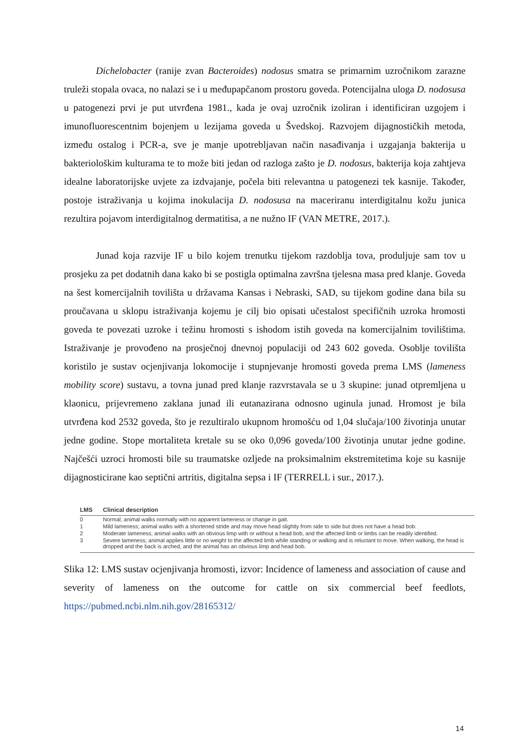Dichelobacter (ranije zvan Bacteroides) nodosus smatra se primarnim uzročnikom zarazne truleži stopala ovaca, no nalazi se i u međupapčanom prostoru goveda. Potencijalna uloga D. nodosusa u patogenezi prvi je put utvrđena 1981., kada je ovaj uzročnik izoliran i identificiran uzgojem i imunofluorescentnim bojenjem u lezijama goveda u Švedskoj. Razvojem dijagnostičkih metoda, između ostalog i PCR-a, sve je manje upotrebljavan način nasađivanja i uzgajanja bakterija u bakteriološkim kulturama te to može biti jedan od razloga zašto je D. nodosus, bakterija koja zahtjeva idealne laboratorijske uvjete za izdvajanje, počela biti relevantna u patogenezi tek kasnije. Također, postoje istraživanja u kojima inokulacija D. nodosusa na maceriranu interdigitalnu kožu junica rezultira pojavom interdigitalnog dermatitisa, a ne nužno IF (VAN METRE, 2017.).
Junad koja razvije IF u bilo kojem trenutku tijekom razdoblja tova, produljuje sam tov u prosjeku za pet dodatnih dana kako bi se postigla optimalna završna tjelesna masa pred klanje. Goveda na šest komercijalnih tovilišta u državama Kansas i Nebraski, SAD, su tijekom godine dana bila su proučavana u sklopu istraživanja kojemu je cilj bio opisati učestalost specifičnih uzroka hromosti goveda te povezati uzroke i težinu hromosti s ishodom istih goveda na komercijalnim tovilištima. Istraživanje je provođeno na prosječnoj dnevnoj populaciji od 243 602 goveda. Osoblje tovilišta koristilo je sustav ocjenjivanja lokomocije i stupnjevanje hromosti goveda prema LMS (lameness mobility score) sustavu, a tovna junad pred klanje razvrstavala se u 3 skupine: junad otpremljena u klaonicu, prijevremeno zaklana junad ili eutanazirana odnosno uginula junad. Hromost je bila utvrđena kod 2532 goveda, što je rezultiralo ukupnom hromošću od 1,04 slučaja/100 životinja unutar jedne godine. Stope mortaliteta kretale su se oko 0,096 goveda/100 životinja unutar jedne godine. Najčešći uzroci hromosti bile su traumatske ozljede na proksimalnim ekstremitetima koje su kasnije dijagnosticirane kao septični artritis, digitalna sepsa i IF (TERRELL i sur., 2017.).
| LMS | Clinical description |
| --- | --- |
| 0 | Normal; animal walks normally with no apparent lameness or change in gait. |
| 1 | Mild lameness; animal walks with a shortened stride and may move head slightly from side to side but does not have a head bob. |
| 2 | Moderate lameness; animal walks with an obvious limp with or without a head bob, and the affected limb or limbs can be readily identified. |
| 3 | Severe lameness; animal applies little or no weight to the affected limb while standing or walking and is reluctant to move. When walking, the head is dropped and the back is arched, and the animal has an obvious limp and head bob. |
Slika 12: LMS sustav ocjenjivanja hromosti, izvor: Incidence of lameness and association of cause and severity of lameness on the outcome for cattle on six commercial beef feedlots, https://pubmed.ncbi.nlm.nih.gov/28165312/
14